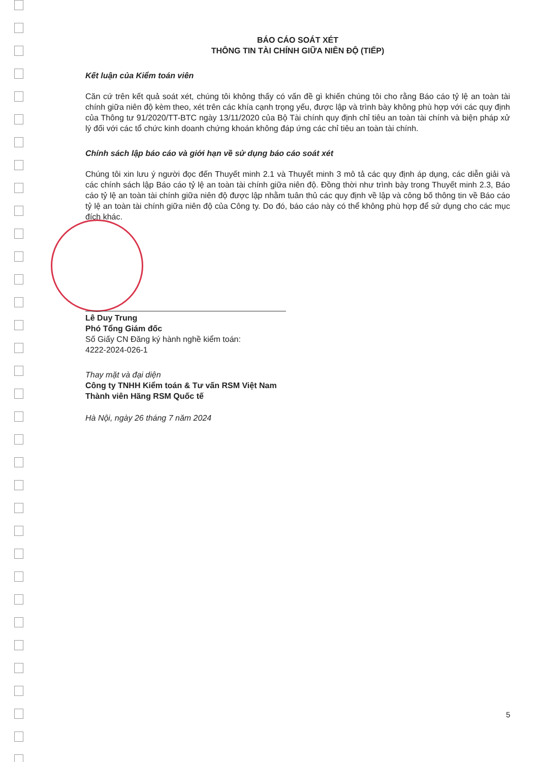BÁO CÁO SOÁT XÉT
THÔNG TIN TÀI CHÍNH GIỮA NIÊN ĐỘ (TIẾP)
Kết luận của Kiểm toán viên
Căn cứ trên kết quả soát xét, chúng tôi không thấy có vấn đề gì khiến chúng tôi cho rằng Báo cáo tỷ lệ an toàn tài chính giữa niên độ kèm theo, xét trên các khía cạnh trọng yếu, được lập và trình bày không phù hợp với các quy định của Thông tư 91/2020/TT-BTC ngày 13/11/2020 của Bộ Tài chính quy định chỉ tiêu an toàn tài chính và biện pháp xử lý đối với các tổ chức kinh doanh chứng khoán không đáp ứng các chỉ tiêu an toàn tài chính.
Chính sách lập báo cáo và giới hạn về sử dụng báo cáo soát xét
Chúng tôi xin lưu ý người đọc đến Thuyết minh 2.1 và Thuyết minh 3 mô tả các quy định áp dụng, các diễn giải và các chính sách lập Báo cáo tỷ lệ an toàn tài chính giữa niên độ. Đồng thời như trình bày trong Thuyết minh 2.3, Báo cáo tỷ lệ an toàn tài chính giữa niên độ được lập nhằm tuân thủ các quy định về lập và công bố thông tin về Báo cáo tỷ lệ an toàn tài chính giữa niên độ của Công ty. Do đó, báo cáo này có thể không phù hợp để sử dụng cho các mục đích khác.
Lê Duy Trung
Phó Tổng Giám đốc
Số Giấy CN Đăng ký hành nghề kiểm toán:
4222-2024-026-1
Thay mặt và đại diện
Công ty TNHH Kiểm toán & Tư vấn RSM Việt Nam
Thành viên Hãng RSM Quốc tế
Hà Nội, ngày 26 tháng 7 năm 2024
5